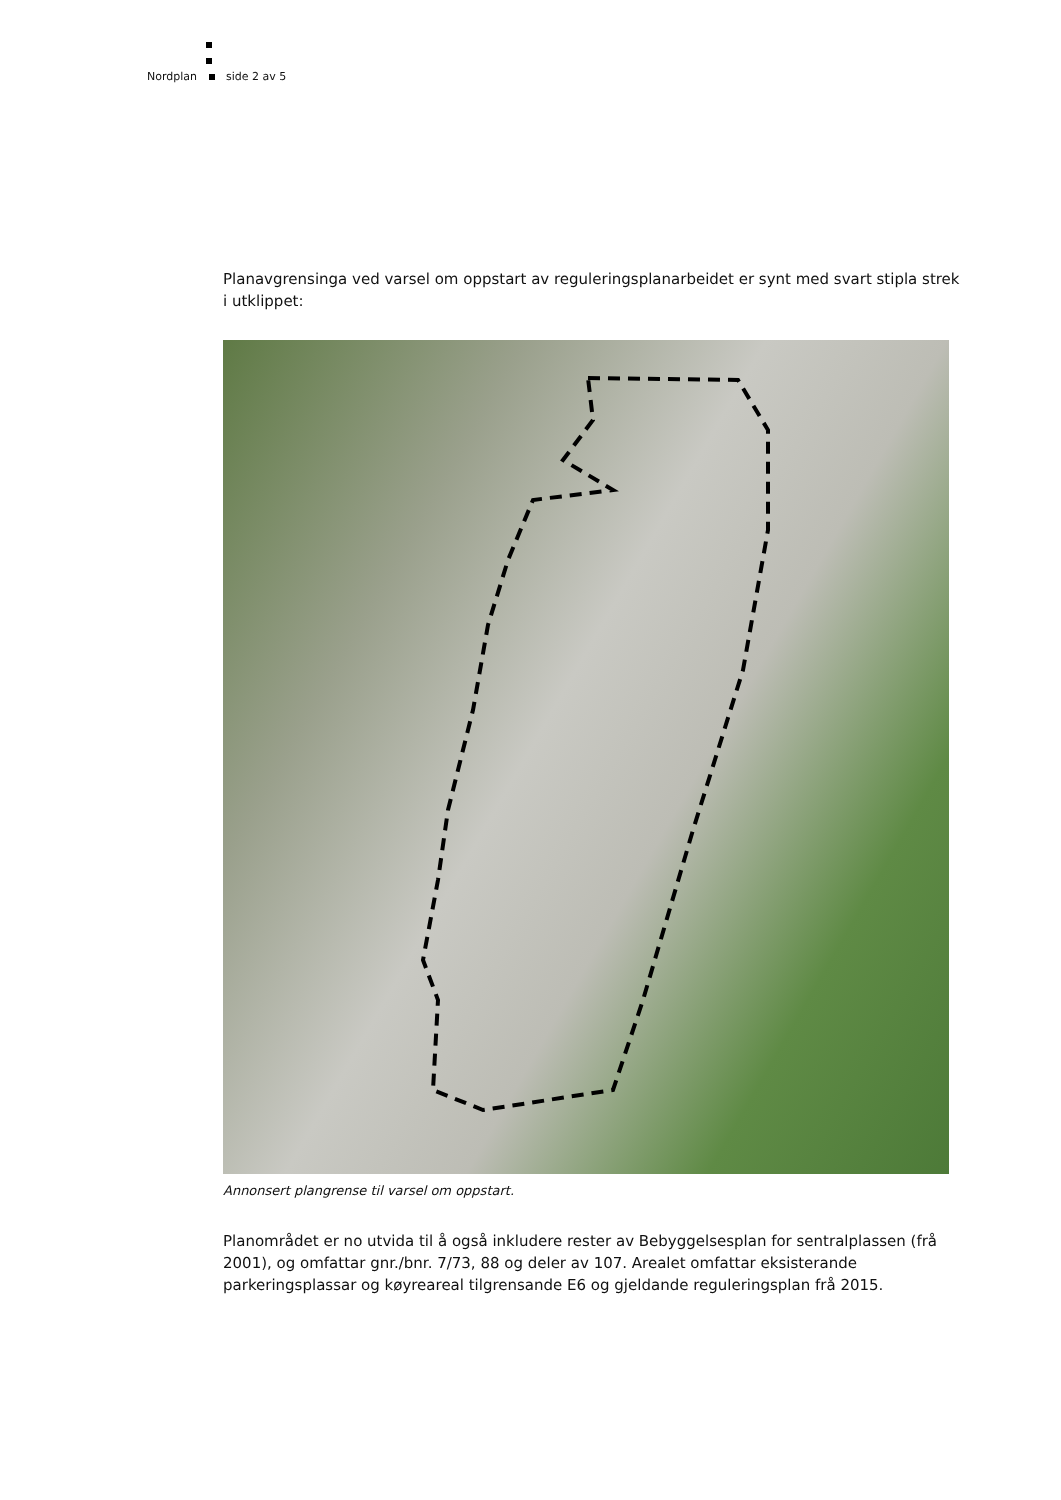Nordplan side 2 av 5
Planavgrensinga ved varsel om oppstart av reguleringsplanarbeidet er synt med svart stipla strek i utklippet:
Annonsert plangrense til varsel om oppstart.
Planområdet er no utvida til å også inkludere rester av Bebyggelsesplan for sentralplassen (frå 2001), og omfattar gnr./bnr. 7/73, 88 og deler av 107. Arealet omfattar eksisterande parkeringsplassar og køyreareal tilgrensande E6 og gjeldande reguleringsplan frå 2015.